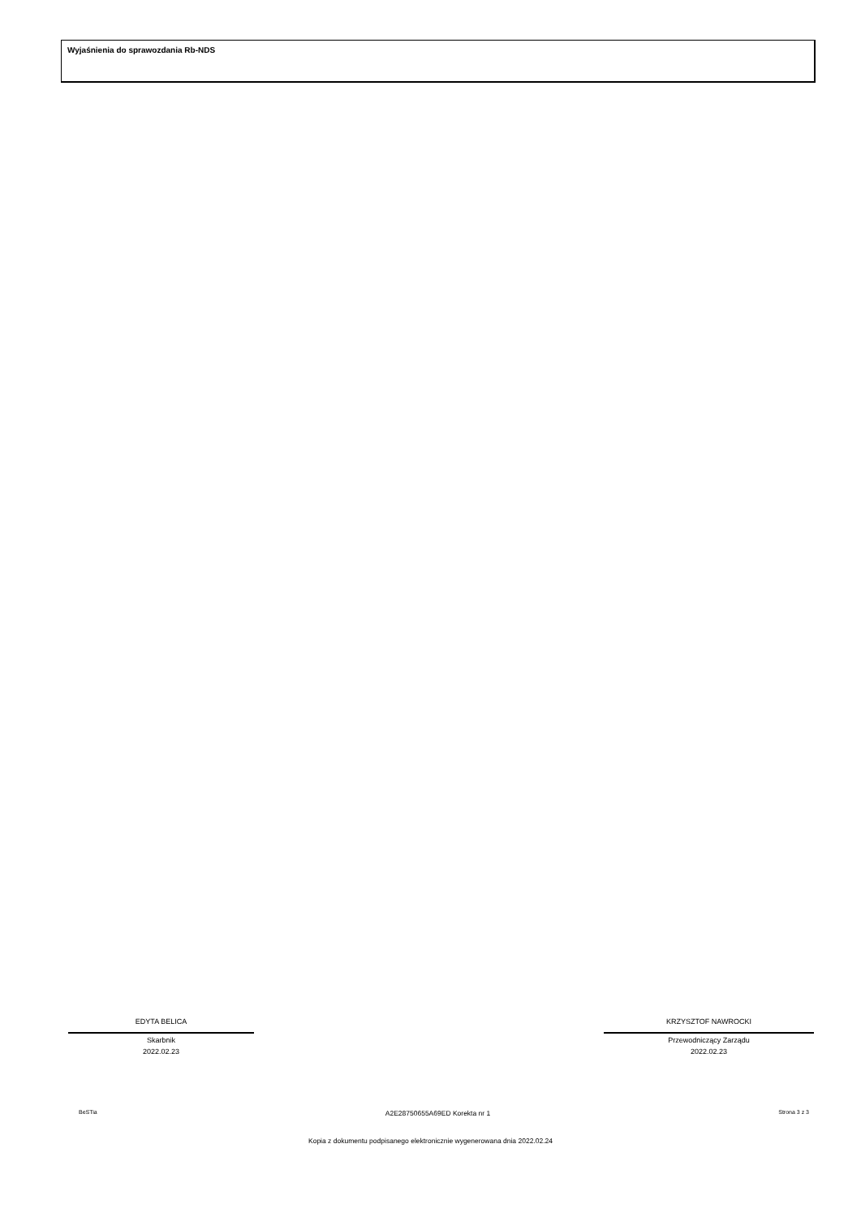Wyjaśnienia do sprawozdania Rb-NDS
EDYTA BELICA
Skarbnik
2022.02.23
KRZYSZTOF NAWROCKI
Przewodniczący Zarządu
2022.02.23
BeSTia A2E28750655A69ED Korekta nr 1 Strona 3 z 3
Kopia z dokumentu podpisanego elektronicznie wygenerowana dnia 2022.02.24